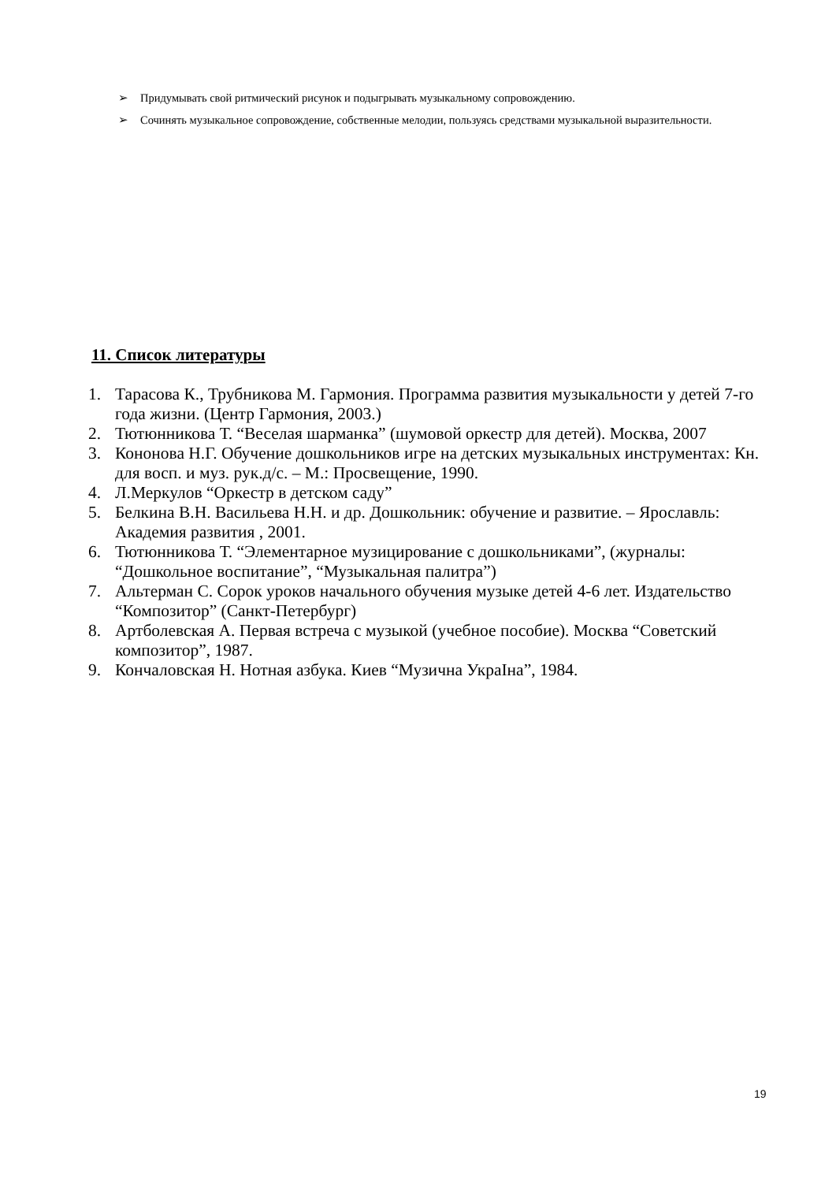➢ Придумывать свой ритмический рисунок и подыгрывать музыкальному сопровождению.
➢ Сочинять музыкальное сопровождение, собственные мелодии, пользуясь средствами музыкальной выразительности.
11. Список литературы
1. Тарасова К., Трубникова М. Гармония. Программа развития музыкальности у детей 7-го года жизни. (Центр Гармония, 2003.)
2. Тютюнникова Т. “Веселая шарманка” (шумовой оркестр для детей). Москва, 2007
3. Кононова Н.Г. Обучение дошкольников игре на детских музыкальных инструментах: Кн. для восп. и муз. рук.д/с. – М.: Просвещение, 1990.
4. Л.Меркулов “Оркестр в детском саду”
5. Белкина В.Н. Васильева Н.Н. и др. Дошкольник: обучение и развитие. – Ярославль: Академия развития , 2001.
6. Тютюнникова Т. “Элементарное музицирование с дошкольниками”, (журналы: “Дошкольное воспитание”, “Музыкальная палитра”)
7. Альтерман С. Сорок уроков начального обучения музыке детей 4-6 лет. Издательство “Композитор” (Санкт-Петербург)
8. Артболевская А. Первая встреча с музыкой (учебное пособие). Москва “Советский композитор”, 1987.
9. Кончаловская Н. Нотная азбука. Киев “Музична УкраIна”, 1984.
19